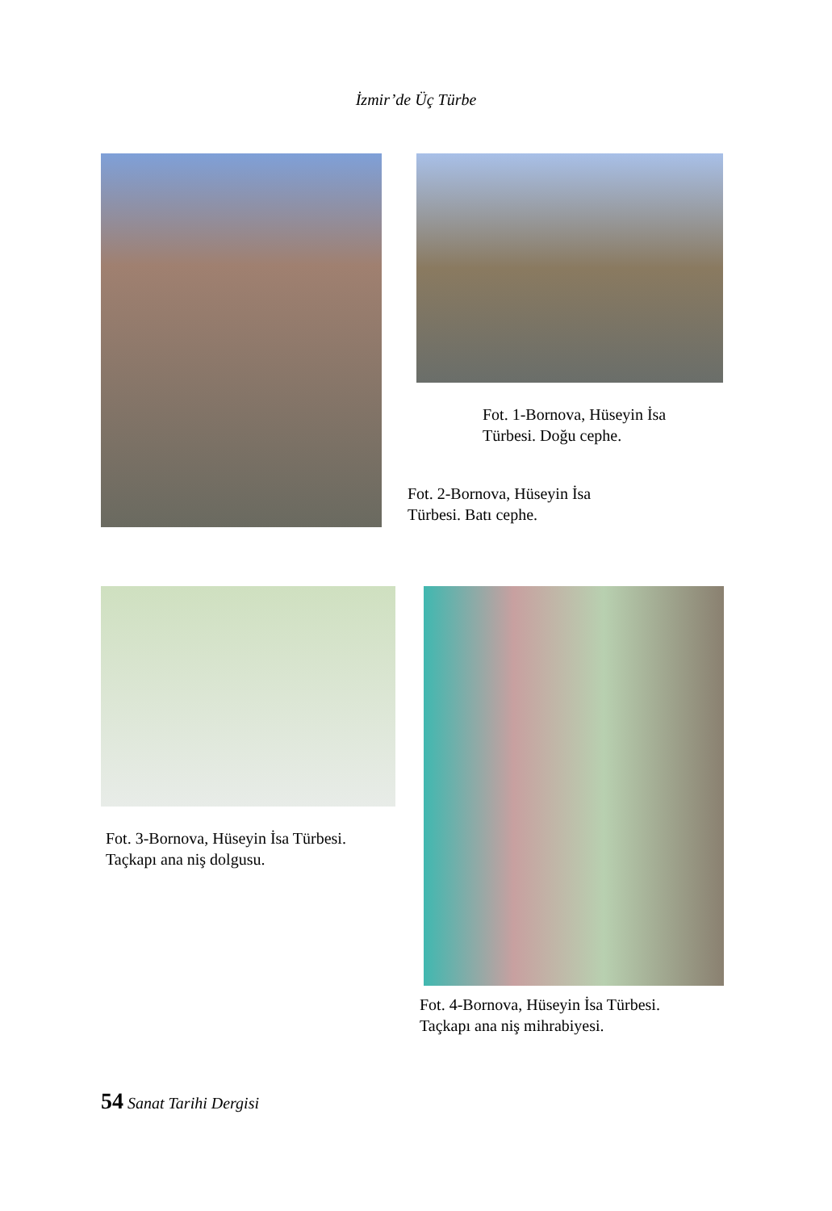İzmir’de Üç Türbe
Fot. 1-Bornova, Hüseyin İsa
Türbesi. Doğu cephe.
Fot. 2-Bornova, Hüseyin İsa
Türbesi. Batı cephe.
Fot. 3-Bornova, Hüseyin İsa Türbesi.
Taçkapı ana niş dolgusu.
Fot. 4-Bornova, Hüseyin İsa Türbesi.
Taçkapı ana niş mihrabiyesi.
54 Sanat Tarihi Dergisi